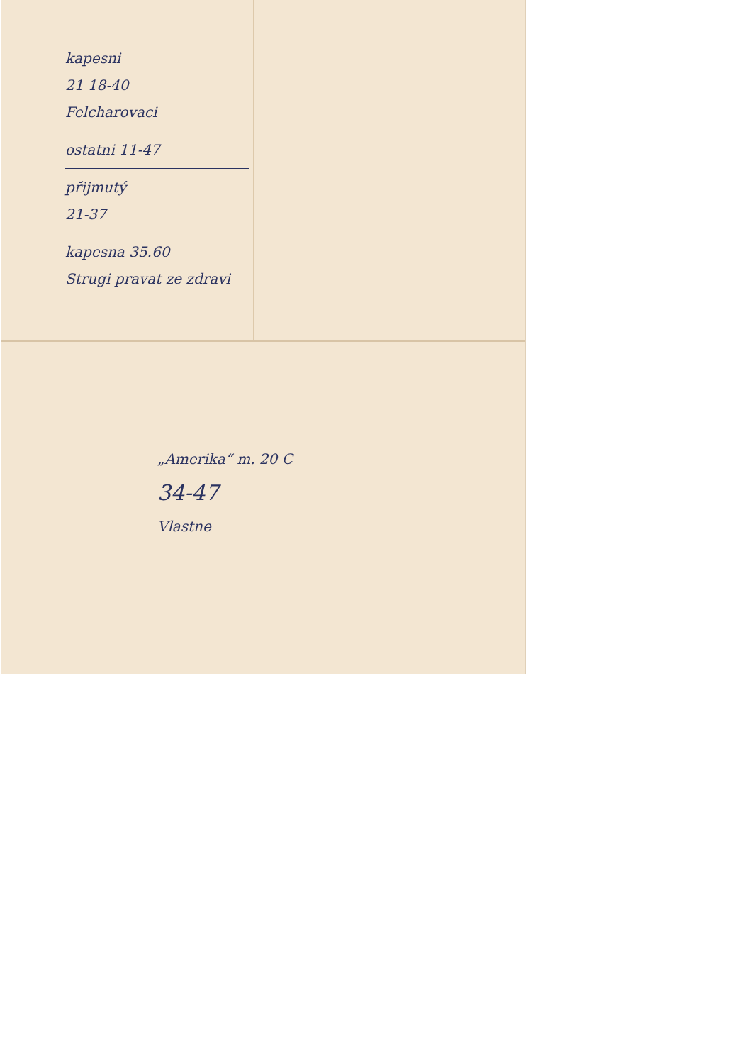kapesni
21 18-40
Felcharovaci
ostatni 11-47
pr̆ijmutý
21-37
kapesna 35.60
Strugi pravat ze zdravi
„Amerika“ m. 20 C
34-47
Vlastne